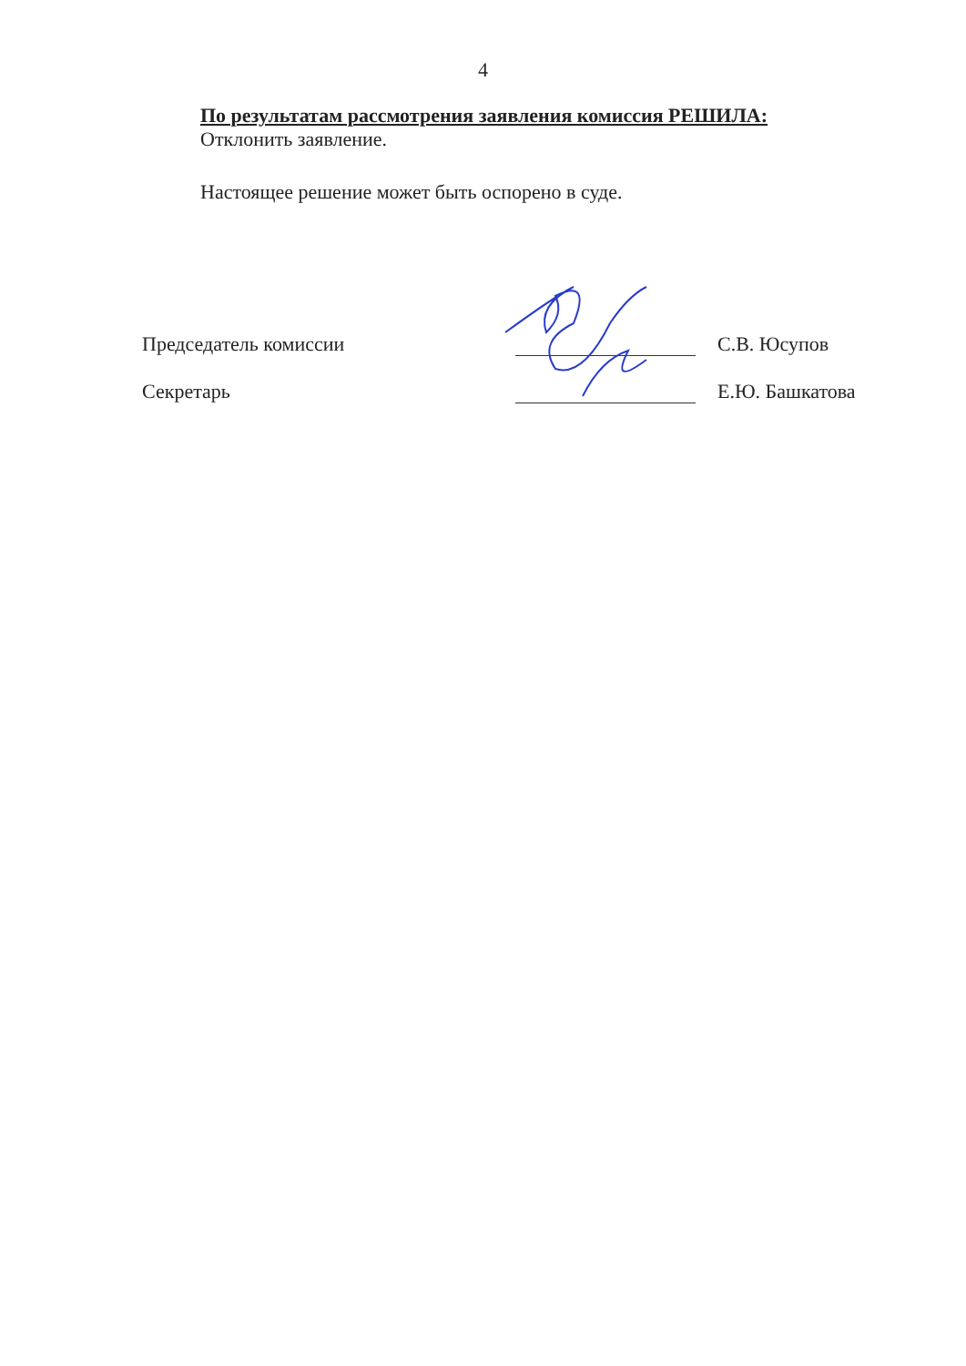4
По результатам рассмотрения заявления комиссия РЕШИЛА:
Отклонить заявление.
Настоящее решение может быть оспорено в суде.
Председатель комиссии
С.В. Юсупов
Секретарь
Е.Ю. Башкатова